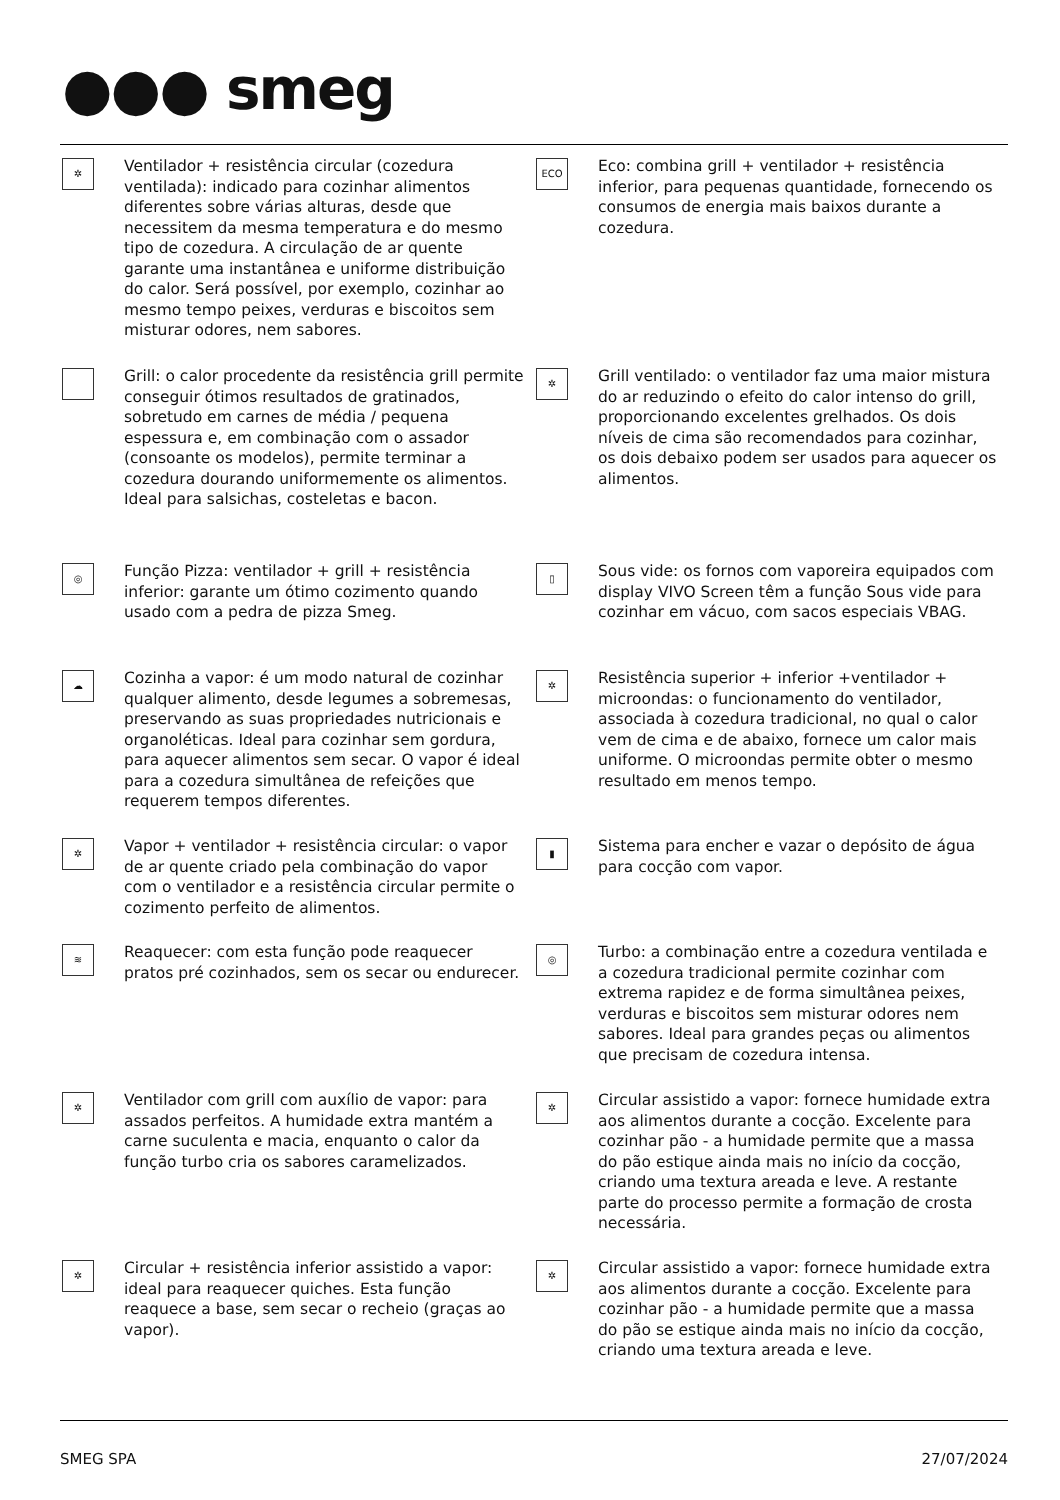●●● smeg
✲
Ventilador + resistência circular (cozedura ventilada): indicado para cozinhar alimentos diferentes sobre várias alturas, desde que necessitem da mesma temperatura e do mesmo tipo de cozedura. A circulação de ar quente garante uma instantânea e uniforme distribuição do calor. Será possível, por exemplo, cozinhar ao mesmo tempo peixes, verduras e biscoitos sem misturar odores, nem sabores.
ECO
Eco: combina grill + ventilador + resistência inferior, para pequenas quantidade, fornecendo os consumos de energia mais baixos durante a cozedura.
Grill: o calor procedente da resistência grill permite conseguir ótimos resultados de gratinados, sobretudo em carnes de média / pequena espessura e, em combinação com o assador (consoante os modelos), permite terminar a cozedura dourando uniformemente os alimentos. Ideal para salsichas, costeletas e bacon.
✲
Grill ventilado: o ventilador faz uma maior mistura do ar reduzindo o efeito do calor intenso do grill, proporcionando excelentes grelhados. Os dois níveis de cima são recomendados para cozinhar, os dois debaixo podem ser usados para aquecer os alimentos.
◎
Função Pizza: ventilador + grill + resistência inferior: garante um ótimo cozimento quando usado com a pedra de pizza Smeg.
▯
Sous vide: os fornos com vaporeira equipados com display VIVO Screen têm a função Sous vide para cozinhar em vácuo, com sacos especiais VBAG.
☁
Cozinha a vapor: é um modo natural de cozinhar qualquer alimento, desde legumes a sobremesas, preservando as suas propriedades nutricionais e organoléticas. Ideal para cozinhar sem gordura, para aquecer alimentos sem secar. O vapor é ideal para a cozedura simultânea de refeições que requerem tempos diferentes.
✲
Resistência superior + inferior +ventilador + microondas: o funcionamento do ventilador, associada à cozedura tradicional, no qual o calor vem de cima e de abaixo, fornece um calor mais uniforme. O microondas permite obter o mesmo resultado em menos tempo.
✲
Vapor + ventilador + resistência circular: o vapor de ar quente criado pela combinação do vapor com o ventilador e a resistência circular permite o cozimento perfeito de alimentos.
▮
Sistema para encher e vazar o depósito de água para cocção com vapor.
≋
Reaquecer: com esta função pode reaquecer pratos pré cozinhados, sem os secar ou endurecer.
◎
Turbo: a combinação entre a cozedura ventilada e a cozedura tradicional permite cozinhar com extrema rapidez e de forma simultânea peixes, verduras e biscoitos sem misturar odores nem sabores. Ideal para grandes peças ou alimentos que precisam de cozedura intensa.
✲
Ventilador com grill com auxílio de vapor: para assados perfeitos. A humidade extra mantém a carne suculenta e macia, enquanto o calor da função turbo cria os sabores caramelizados.
✲
Circular assistido a vapor: fornece humidade extra aos alimentos durante a cocção. Excelente para cozinhar pão - a humidade permite que a massa do pão estique ainda mais no início da cocção, criando uma textura areada e leve. A restante parte do processo permite a formação de crosta necessária.
✲
Circular + resistência inferior assistido a vapor: ideal para reaquecer quiches. Esta função reaquece a base, sem secar o recheio (graças ao vapor).
✲
Circular assistido a vapor: fornece humidade extra aos alimentos durante a cocção. Excelente para cozinhar pão - a humidade permite que a massa do pão se estique ainda mais no início da cocção, criando uma textura areada e leve.
SMEG SPA 27/07/2024